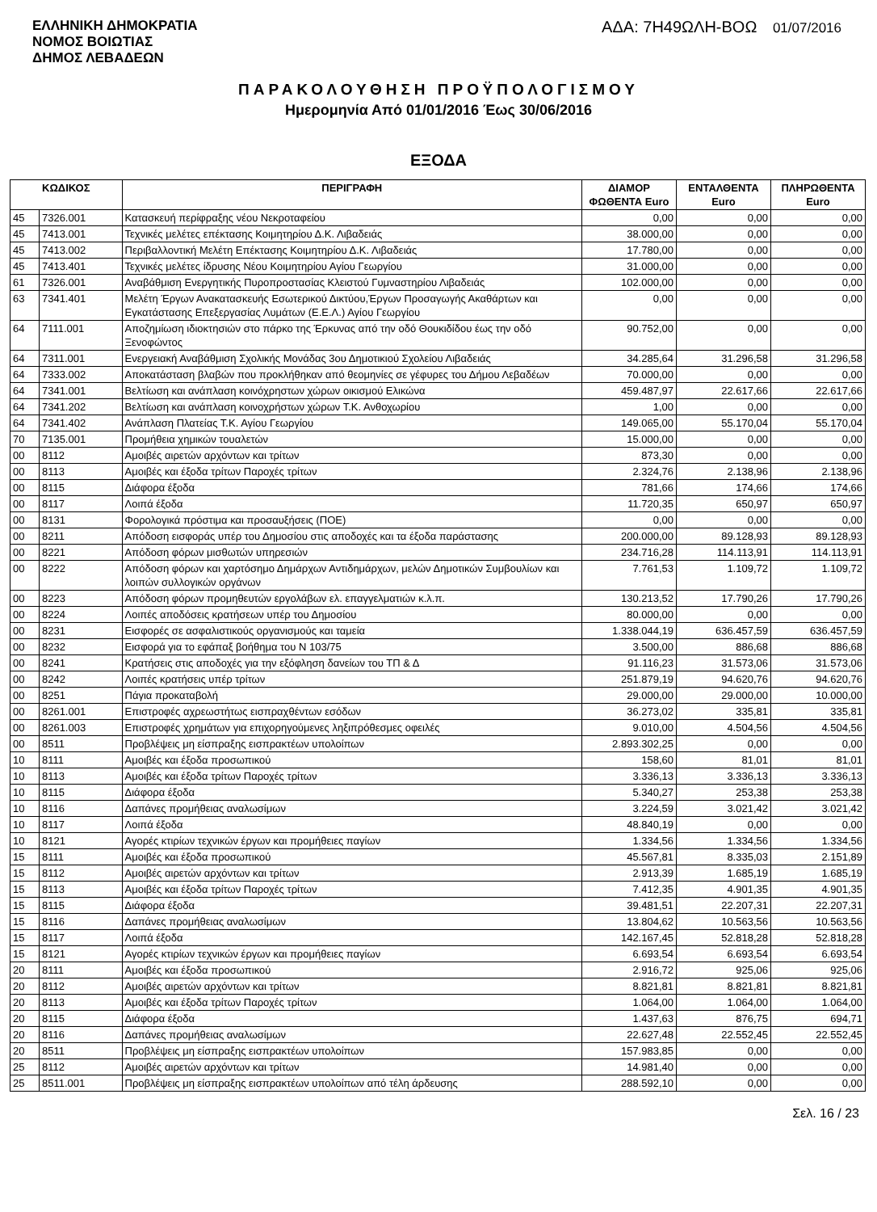ΕΛΛΗΝΙΚΗ ΔΗΜΟΚΡΑΤΙΑ
ΝΟΜΟΣ ΒΟΙΩΤΙΑΣ
ΔΗΜΟΣ ΛΕΒΑΔΕΩΝ
ΑΔΑ: 7Η49ΩΛΗ-ΒΟΩ 01/07/2016
ΠΑΡΑΚΟΛΟΥΘΗΣΗ ΠΡΟΫΠΟΛΟΓΙΣΜΟΥ
Ημερομηνία Από 01/01/2016 Έως 30/06/2016
ΕΞΟΔΑ
| ΚΩΔΙΚΟΣ | | ΠΕΡΙΓΡΑΦΗ | ΔΙΑΜΟΡ ΦΩΘΕΝΤΑ Euro | ΕΝΤΑΛΘΕΝΤΑ Euro | ΠΛΗΡΩΘΕΝΤΑ Euro |
| --- | --- | --- | --- | --- | --- |
| 45 | 7326.001 | Κατασκευή περίφραξης νέου Νεκροταφείου | 0,00 | 0,00 | 0,00 |
| 45 | 7413.001 | Τεχνικές μελέτες επέκτασης Κοιμητηρίου Δ.Κ. Λιβαδειάς | 38.000,00 | 0,00 | 0,00 |
| 45 | 7413.002 | Περιβαλλοντική Μελέτη Επέκτασης Κοιμητηρίου Δ.Κ. Λιβαδειάς | 17.780,00 | 0,00 | 0,00 |
| 45 | 7413.401 | Τεχνικές μελέτες ίδρυσης Νέου Κοιμητηρίου Αγίου Γεωργίου | 31.000,00 | 0,00 | 0,00 |
| 61 | 7326.001 | Αναβάθμιση Ενεργητικής Πυροπροστασίας Κλειστού Γυμναστηρίου Λιβαδειάς | 102.000,00 | 0,00 | 0,00 |
| 63 | 7341.401 | Μελέτη Έργων Ανακατασκευής Εσωτερικού Δικτύου,Έργων Προσαγωγής Ακαθάρτων και Εγκατάστασης Επεξεργασίας Λυμάτων (Ε.Ε.Λ.) Αγίου Γεωργίου | 0,00 | 0,00 | 0,00 |
| 64 | 7111.001 | Αποζημίωση ιδιοκτησιών στο πάρκο της Έρκυνας από την οδό Θουκιδίδου έως την οδό Ξενοφώντος | 90.752,00 | 0,00 | 0,00 |
| 64 | 7311.001 | Ενεργειακή Αναβάθμιση Σχολικής Μονάδας 3ου Δημοτικιού Σχολείου Λιβαδειάς | 34.285,64 | 31.296,58 | 31.296,58 |
| 64 | 7333.002 | Αποκατάσταση βλαβών που προκλήθηκαν από θεομηνίες σε γέφυρες του Δήμου Λεβαδέων | 70.000,00 | 0,00 | 0,00 |
| 64 | 7341.001 | Βελτίωση και ανάπλαση κοινόχρηστων χώρων οικισμού Ελικώνα | 459.487,97 | 22.617,66 | 22.617,66 |
| 64 | 7341.202 | Βελτίωση και ανάπλαση κοινοχρήστων χώρων Τ.Κ. Ανθοχωρίου | 1,00 | 0,00 | 0,00 |
| 64 | 7341.402 | Ανάπλαση Πλατείας Τ.Κ. Αγίου Γεωργίου | 149.065,00 | 55.170,04 | 55.170,04 |
| 70 | 7135.001 | Προμήθεια χημικών τουαλετών | 15.000,00 | 0,00 | 0,00 |
| 00 | 8112 | Αμοιβές αιρετών αρχόντων και τρίτων | 873,30 | 0,00 | 0,00 |
| 00 | 8113 | Αμοιβές και έξοδα τρίτων Παροχές τρίτων | 2.324,76 | 2.138,96 | 2.138,96 |
| 00 | 8115 | Διάφορα έξοδα | 781,66 | 174,66 | 174,66 |
| 00 | 8117 | Λοιπά έξοδα | 11.720,35 | 650,97 | 650,97 |
| 00 | 8131 | Φορολογικά πρόστιμα και προσαυξήσεις (ΠΟΕ) | 0,00 | 0,00 | 0,00 |
| 00 | 8211 | Απόδοση εισφοράς υπέρ του Δημοσίου στις αποδοχές και τα έξοδα παράστασης | 200.000,00 | 89.128,93 | 89.128,93 |
| 00 | 8221 | Απόδοση φόρων μισθωτών υπηρεσιών | 234.716,28 | 114.113,91 | 114.113,91 |
| 00 | 8222 | Απόδοση φόρων και χαρτόσημο Δημάρχων Αντιδημάρχων, μελών Δημοτικών Συμβουλίων και λοιπών συλλογικών οργάνων | 7.761,53 | 1.109,72 | 1.109,72 |
| 00 | 8223 | Απόδοση φόρων προμηθευτών εργολάβων ελ. επαγγελματιών κ.λ.π. | 130.213,52 | 17.790,26 | 17.790,26 |
| 00 | 8224 | Λοιπές αποδόσεις κρατήσεων υπέρ του Δημοσίου | 80.000,00 | 0,00 | 0,00 |
| 00 | 8231 | Εισφορές σε ασφαλιστικούς οργανισμούς και ταμεία | 1.338.044,19 | 636.457,59 | 636.457,59 |
| 00 | 8232 | Εισφορά για το εφάπαξ βοήθημα του Ν 103/75 | 3.500,00 | 886,68 | 886,68 |
| 00 | 8241 | Κρατήσεις στις αποδοχές για την εξόφληση δανείων του ΤΠ & Δ | 91.116,23 | 31.573,06 | 31.573,06 |
| 00 | 8242 | Λοιπές κρατήσεις υπέρ τρίτων | 251.879,19 | 94.620,76 | 94.620,76 |
| 00 | 8251 | Πάγια προκαταβολή | 29.000,00 | 29.000,00 | 10.000,00 |
| 00 | 8261.001 | Επιστροφές αχρεωστήτως εισπραχθέντων εσόδων | 36.273,02 | 335,81 | 335,81 |
| 00 | 8261.003 | Επιστροφές χρημάτων για επιχορηγούμενες ληξιπρόθεσμες οφειλές | 9.010,00 | 4.504,56 | 4.504,56 |
| 00 | 8511 | Προβλέψεις μη είσπραξης εισπρακτέων υπολοίπων | 2.893.302,25 | 0,00 | 0,00 |
| 10 | 8111 | Αμοιβές και έξοδα προσωπικού | 158,60 | 81,01 | 81,01 |
| 10 | 8113 | Αμοιβές και έξοδα τρίτων Παροχές τρίτων | 3.336,13 | 3.336,13 | 3.336,13 |
| 10 | 8115 | Διάφορα έξοδα | 5.340,27 | 253,38 | 253,38 |
| 10 | 8116 | Δαπάνες προμήθειας αναλωσίμων | 3.224,59 | 3.021,42 | 3.021,42 |
| 10 | 8117 | Λοιπά έξοδα | 48.840,19 | 0,00 | 0,00 |
| 10 | 8121 | Αγορές κτιρίων τεχνικών έργων και προμήθειες παγίων | 1.334,56 | 1.334,56 | 1.334,56 |
| 15 | 8111 | Αμοιβές και έξοδα προσωπικού | 45.567,81 | 8.335,03 | 2.151,89 |
| 15 | 8112 | Αμοιβές αιρετών αρχόντων και τρίτων | 2.913,39 | 1.685,19 | 1.685,19 |
| 15 | 8113 | Αμοιβές και έξοδα τρίτων Παροχές τρίτων | 7.412,35 | 4.901,35 | 4.901,35 |
| 15 | 8115 | Διάφορα έξοδα | 39.481,51 | 22.207,31 | 22.207,31 |
| 15 | 8116 | Δαπάνες προμήθειας αναλωσίμων | 13.804,62 | 10.563,56 | 10.563,56 |
| 15 | 8117 | Λοιπά έξοδα | 142.167,45 | 52.818,28 | 52.818,28 |
| 15 | 8121 | Αγορές κτιρίων τεχνικών έργων και προμήθειες παγίων | 6.693,54 | 6.693,54 | 6.693,54 |
| 20 | 8111 | Αμοιβές και έξοδα προσωπικού | 2.916,72 | 925,06 | 925,06 |
| 20 | 8112 | Αμοιβές αιρετών αρχόντων και τρίτων | 8.821,81 | 8.821,81 | 8.821,81 |
| 20 | 8113 | Αμοιβές και έξοδα τρίτων Παροχές τρίτων | 1.064,00 | 1.064,00 | 1.064,00 |
| 20 | 8115 | Διάφορα έξοδα | 1.437,63 | 876,75 | 694,71 |
| 20 | 8116 | Δαπάνες προμήθειας αναλωσίμων | 22.627,48 | 22.552,45 | 22.552,45 |
| 20 | 8511 | Προβλέψεις μη είσπραξης εισπρακτέων υπολοίπων | 157.983,85 | 0,00 | 0,00 |
| 25 | 8112 | Αμοιβές αιρετών αρχόντων και τρίτων | 14.981,40 | 0,00 | 0,00 |
| 25 | 8511.001 | Προβλέψεις μη είσπραξης εισπρακτέων υπολοίπων από τέλη άρδευσης | 288.592,10 | 0,00 | 0,00 |
Σελ. 16 / 23